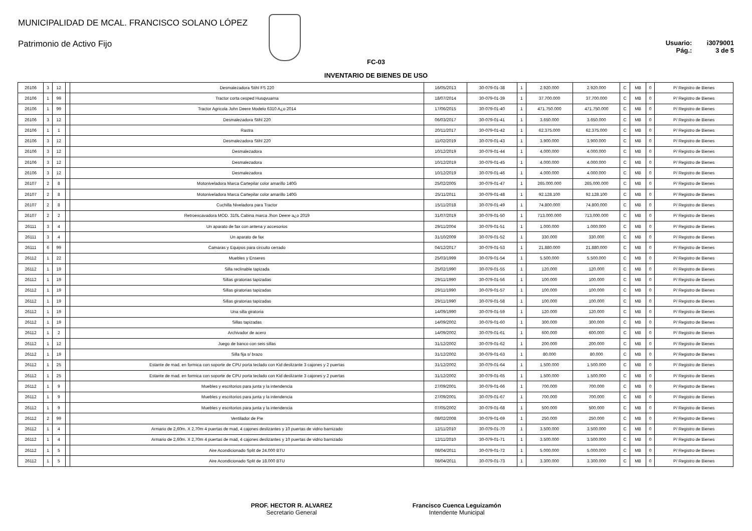MUNICIPALIDAD DE MCAL. FRANCISCO SOLANO LÓPEZ
Patrimonio de Activo Fijo
Usuario: i3079001
Pág.: 3 de 5
FC-03
INVENTARIO DE BIENES DE USO
| 26106 | 3 | 12 | | Desmalezadora Stihl FS 220 | 16/05/2013 | 30-079-01-38 | 1 | 2.920.000 | 2.920.000 | C | MB | 0 | P/ Registro de Bienes |
| 26106 | 1 | 99 | | Tractor corta cesped Husqvuarna | 18/07/2014 | 30-079-01-39 | 1 | 37.700.000 | 37.700.000 | C | MB | 0 | P/ Registro de Bienes |
| 26106 | 1 | 99 | | Tractor Agricola John Deere Modelo 6310 A¿o 2014 | 17/06/2015 | 30-079-01-40 | 1 | 471.750.000 | 471.750.000 | C | MB | 0 | P/ Registro de Bienes |
| 26106 | 3 | 12 | | Desmalezadora Stihl 220 | 06/03/2017 | 30-079-01-41 | 1 | 3.650.000 | 3.650.000 | C | MB | 0 | P/ Registro de Bienes |
| 26106 | 1 | 1 | | Rastra | 20/11/2017 | 30-079-01-42 | 1 | 62.375.000 | 62.375.000 | C | MB | 0 | P/ Registro de Bienes |
| 26106 | 3 | 12 | | Desmalezadora Stihl 220 | 11/02/2019 | 30-079-01-43 | 1 | 3.900.000 | 3.900.000 | C | MB | 0 | P/ Registro de Bienes |
| 26106 | 3 | 12 | | Desmalezadora | 10/12/2019 | 30-079-01-44 | 1 | 4.000.000 | 4.000.000 | C | MB | 0 | P/ Registro de Bienes |
| 26106 | 3 | 12 | | Desmalezadora | 10/12/2019 | 30-079-01-45 | 1 | 4.000.000 | 4.000.000 | C | MB | 0 | P/ Registro de Bienes |
| 26106 | 3 | 12 | | Desmalezadora | 10/12/2019 | 30-079-01-46 | 1 | 4.000.000 | 4.000.000 | C | MB | 0 | P/ Registro de Bienes |
| 26107 | 2 | 8 | | Motoniveladora Marca Cartepilar color amarillo 140G | 25/02/2005 | 30-079-01-47 | 1 | 265.000.000 | 265.000.000 | C | MB | 0 | P/ Registro de Bienes |
| 26107 | 2 | 8 | | Motoniveladora Marca Cartepilar color amarillo 140G | 25/11/2011 | 30-079-01-48 | 1 | 92.128.100 | 92.128.100 | C | MB | 0 | P/ Registro de Bienes |
| 26107 | 2 | 8 | | Cuchilla Niveladora para Tractor | 15/11/2018 | 30-079-01-49 | 1 | 74.800.000 | 74.800.000 | C | MB | 0 | P/ Registro de Bienes |
| 26107 | 2 | 2 | | Retroexcavadora MOD. 310L Cabina marca Jhon Deere a¿o 2019 | 31/07/2019 | 30-079-01-50 | 1 | 713.000.000 | 713.000.000 | C | MB | 0 | P/ Registro de Bienes |
| 26111 | 3 | 4 | | Un aparato de fax con antena y accesorios | 29/11/2004 | 30-079-01-51 | 1 | 1.000.000 | 1.000.000 | C | MB | 0 | P/ Registro de Bienes |
| 26111 | 3 | 4 | | Un aparato de fax | 31/10/2009 | 30-079-01-52 | 1 | 330.000 | 330.000 | C | MB | 0 | P/ Registro de Bienes |
| 26111 | 6 | 99 | | Camaras y Equipos para circuito cerrado | 04/12/2017 | 30-079-01-53 | 1 | 21.880.000 | 21.880.000 | C | MB | 0 | P/ Registro de Bienes |
| 26112 | 1 | 22 | | Muebles y Enseres | 25/03/1999 | 30-079-01-54 | 1 | 5.500.000 | 5.500.000 | C | MB | 0 | P/ Registro de Bienes |
| 26112 | 1 | 19 | | Silla reclinable tapizada | 25/02/1990 | 30-079-01-55 | 1 | 120.000 | 120.000 | C | MB | 0 | P/ Registro de Bienes |
| 26112 | 1 | 19 | | Sillas giratorias tapizadas | 29/11/1990 | 30-079-01-56 | 1 | 100.000 | 100.000 | C | MB | 0 | P/ Registro de Bienes |
| 26112 | 1 | 19 | | Sillas giratorias tapizadas | 29/11/1990 | 30-079-01-57 | 1 | 100.000 | 100.000 | C | MB | 0 | P/ Registro de Bienes |
| 26112 | 1 | 19 | | Sillas giratorias tapizadas | 29/11/1990 | 30-079-01-58 | 1 | 100.000 | 100.000 | C | MB | 0 | P/ Registro de Bienes |
| 26112 | 1 | 19 | | Una silla giratoria | 14/09/1990 | 30-079-01-59 | 1 | 120.000 | 120.000 | C | MB | 0 | P/ Registro de Bienes |
| 26112 | 1 | 19 | | Sillas tapizadas | 14/09/2002 | 30-079-01-60 | 1 | 300.000 | 300.000 | C | MB | 0 | P/ Registro de Bienes |
| 26112 | 1 | 2 | | Archivador de acero | 14/09/2002 | 30-079-01-61 | 1 | 600.000 | 600.000 | C | MB | 0 | P/ Registro de Bienes |
| 26112 | 1 | 12 | | Juego de banco con seis sillas | 31/12/2002 | 30-079-01-62 | 1 | 200.000 | 200.000 | C | MB | 0 | P/ Registro de Bienes |
| 26112 | 1 | 19 | | Silla fija s/ brazo | 31/12/2002 | 30-079-01-63 | 1 | 80.000 | 80.000 | C | MB | 0 | P/ Registro de Bienes |
| 26112 | 1 | 25 | | Estante de mad. en formica con soporte de CPU porta teclado con Kid deslizante 3 cajones y 2 puertas | 31/12/2002 | 30-079-01-64 | 1 | 1.500.000 | 1.500.000 | C | MB | 0 | P/ Registro de Bienes |
| 26112 | 1 | 25 | | Estante de mad. en formica con soporte de CPU porta teclado con Kid deslizante 3 cajones y 2 puertas | 31/12/2002 | 30-079-01-65 | 1 | 1.500.000 | 1.500.000 | C | MB | 0 | P/ Registro de Bienes |
| 26112 | 1 | 9 | | Muebles y escritorios para junta y la intendencia | 27/09/2001 | 30-079-01-66 | 1 | 700.000 | 700.000 | C | MB | 0 | P/ Registro de Bienes |
| 26112 | 1 | 9 | | Muebles y escritorios para junta y la intendencia | 27/09/2001 | 30-079-01-67 | 1 | 700.000 | 700.000 | C | MB | 0 | P/ Registro de Bienes |
| 26112 | 1 | 9 | | Muebles y escritorios para junta y la intendencia | 07/05/2002 | 30-079-01-68 | 1 | 500.000 | 500.000 | C | MB | 0 | P/ Registro de Bienes |
| 26112 | 2 | 99 | | Ventilador de Pie | 08/02/2008 | 30-079-01-69 | 1 | 250.000 | 250.000 | C | MB | 0 | P/ Registro de Bienes |
| 26112 | 1 | 4 | | Armario de 2,60m. X 2,70m 4 puertas de mad, 4 cajones deslizantes y 10 puertas de vidrio barnizado | 12/11/2010 | 30-079-01-70 | 1 | 3.500.000 | 3.500.000 | C | MB | 0 | P/ Registro de Bienes |
| 26112 | 1 | 4 | | Armario de 2,60m. X 2,70m 4 puertas de mad, 4 cajones deslizantes y 10 puertas de vidrio barnizado | 12/11/2010 | 30-079-01-71 | 1 | 3.500.000 | 3.500.000 | C | MB | 0 | P/ Registro de Bienes |
| 26112 | 1 | 5 | | Aire Acondicionado Split de 24.000 BTU | 08/04/2011 | 30-079-01-72 | 1 | 5.000.000 | 5.000.000 | C | MB | 0 | P/ Registro de Bienes |
| 26112 | 1 | 5 | | Aire Acondicionado Split de 18.000 BTU | 08/04/2011 | 30-079-01-73 | 1 | 3.300.000 | 3.300.000 | C | MB | 0 | P/ Registro de Bienes |
PROF. HECTOR R. ALVAREZ
Secretario General
Francisco Cuenca Leguizamón
Intendente Municipal